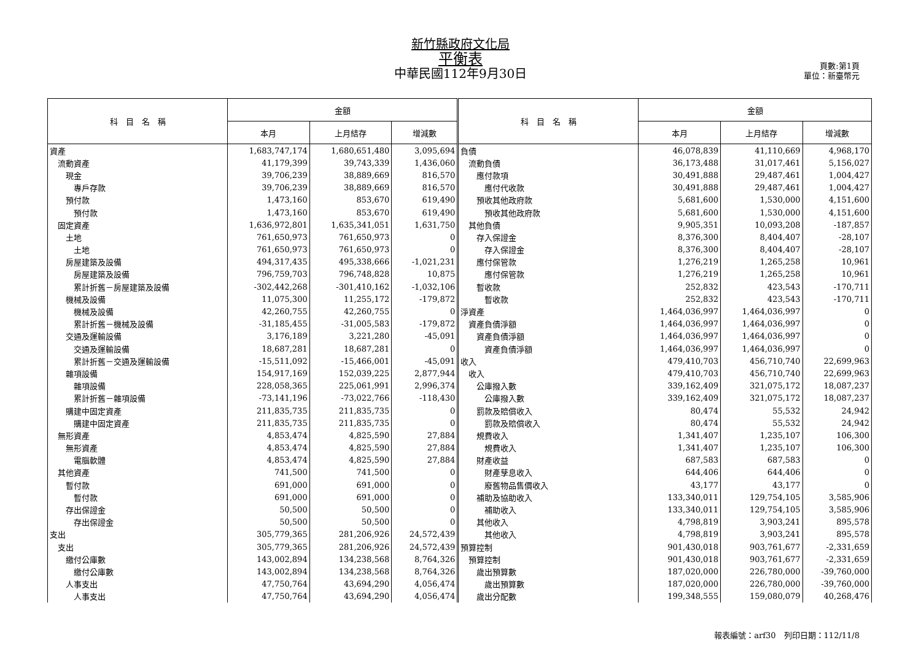新竹縣政府文化局
平衡表
中華民國112年9月30日
頁數:第1頁
單位：新臺幣元
| 科 目 名 稱 | 金額 | | | 科 目 名 稱 | 金額 | | |
| --- | --- | --- | --- | --- | --- | --- | --- |
| | 本月 | 上月結存 | 增減數 | | 本月 | 上月結存 | 增減數 |
| 資產 | 1,683,747,174 | 1,680,651,480 | 3,095,694 | 負債 | 46,078,839 | 41,110,669 | 4,968,170 |
| 流動資產 | 41,179,399 | 39,743,339 | 1,436,060 | 流動負債 | 36,173,488 | 31,017,461 | 5,156,027 |
| 現金 | 39,706,239 | 38,889,669 | 816,570 | 應付款項 | 30,491,888 | 29,487,461 | 1,004,427 |
| 專戶存款 | 39,706,239 | 38,889,669 | 816,570 | 應付代收款 | 30,491,888 | 29,487,461 | 1,004,427 |
| 預付款 | 1,473,160 | 853,670 | 619,490 | 預收其他政府款 | 5,681,600 | 1,530,000 | 4,151,600 |
| 預付款 | 1,473,160 | 853,670 | 619,490 | 預收其他政府款 | 5,681,600 | 1,530,000 | 4,151,600 |
| 固定資產 | 1,636,972,801 | 1,635,341,051 | 1,631,750 | 其他負債 | 9,905,351 | 10,093,208 | -187,857 |
| 土地 | 761,650,973 | 761,650,973 | 0 | 存入保證金 | 8,376,300 | 8,404,407 | -28,107 |
| 土地 | 761,650,973 | 761,650,973 | 0 | 存入保證金 | 8,376,300 | 8,404,407 | -28,107 |
| 房屋建築及設備 | 494,317,435 | 495,338,666 | -1,021,231 | 應付保管款 | 1,276,219 | 1,265,258 | 10,961 |
| 房屋建築及設備 | 796,759,703 | 796,748,828 | 10,875 | 應付保管款 | 1,276,219 | 1,265,258 | 10,961 |
| 累計折舊－房屋建築及設備 | -302,442,268 | -301,410,162 | -1,032,106 | 暫收款 | 252,832 | 423,543 | -170,711 |
| 機械及設備 | 11,075,300 | 11,255,172 | -179,872 | 暫收款 | 252,832 | 423,543 | -170,711 |
| 機械及設備 | 42,260,755 | 42,260,755 | 0 | 淨資產 | 1,464,036,997 | 1,464,036,997 | 0 |
| 累計折舊－機械及設備 | -31,185,455 | -31,005,583 | -179,872 | 資產負債淨額 | 1,464,036,997 | 1,464,036,997 | 0 |
| 交通及運輸設備 | 3,176,189 | 3,221,280 | -45,091 | 資產負債淨額 | 1,464,036,997 | 1,464,036,997 | 0 |
| 交通及運輸設備 | 18,687,281 | 18,687,281 | 0 | 資產負債淨額 | 1,464,036,997 | 1,464,036,997 | 0 |
| 累計折舊－交通及運輸設備 | -15,511,092 | -15,466,001 | -45,091 | 收入 | 479,410,703 | 456,710,740 | 22,699,963 |
| 雜項設備 | 154,917,169 | 152,039,225 | 2,877,944 | 收入 | 479,410,703 | 456,710,740 | 22,699,963 |
| 雜項設備 | 228,058,365 | 225,061,991 | 2,996,374 | 公庫撥入數 | 339,162,409 | 321,075,172 | 18,087,237 |
| 累計折舊－雜項設備 | -73,141,196 | -73,022,766 | -118,430 | 公庫撥入數 | 339,162,409 | 321,075,172 | 18,087,237 |
| 購建中固定資產 | 211,835,735 | 211,835,735 | 0 | 罰款及賠償收入 | 80,474 | 55,532 | 24,942 |
| 購建中固定資產 | 211,835,735 | 211,835,735 | 0 | 罰款及賠償收入 | 80,474 | 55,532 | 24,942 |
| 無形資產 | 4,853,474 | 4,825,590 | 27,884 | 規費收入 | 1,341,407 | 1,235,107 | 106,300 |
| 無形資產 | 4,853,474 | 4,825,590 | 27,884 | 規費收入 | 1,341,407 | 1,235,107 | 106,300 |
| 電腦軟體 | 4,853,474 | 4,825,590 | 27,884 | 財產收益 | 687,583 | 687,583 | 0 |
| 其他資產 | 741,500 | 741,500 | 0 | 財產孳息收入 | 644,406 | 644,406 | 0 |
| 暫付款 | 691,000 | 691,000 | 0 | 廢舊物品售價收入 | 43,177 | 43,177 | 0 |
| 暫付款 | 691,000 | 691,000 | 0 | 補助及協助收入 | 133,340,011 | 129,754,105 | 3,585,906 |
| 存出保證金 | 50,500 | 50,500 | 0 | 補助收入 | 133,340,011 | 129,754,105 | 3,585,906 |
| 存出保證金 | 50,500 | 50,500 | 0 | 其他收入 | 4,798,819 | 3,903,241 | 895,578 |
| 支出 | 305,779,365 | 281,206,926 | 24,572,439 | 其他收入 | 4,798,819 | 3,903,241 | 895,578 |
| 支出 | 305,779,365 | 281,206,926 | 24,572,439 | 預算控制 | 901,430,018 | 903,761,677 | -2,331,659 |
| 繳付公庫數 | 143,002,894 | 134,238,568 | 8,764,326 | 預算控制 | 901,430,018 | 903,761,677 | -2,331,659 |
| 繳付公庫數 | 143,002,894 | 134,238,568 | 8,764,326 | 歲出預算數 | 187,020,000 | 226,780,000 | -39,760,000 |
| 人事支出 | 47,750,764 | 43,694,290 | 4,056,474 | 歲出預算數 | 187,020,000 | 226,780,000 | -39,760,000 |
| 人事支出 | 47,750,764 | 43,694,290 | 4,056,474 | 歲出分配數 | 199,348,555 | 159,080,079 | 40,268,476 |
報表編號：arf30　列印日期：112/11/8